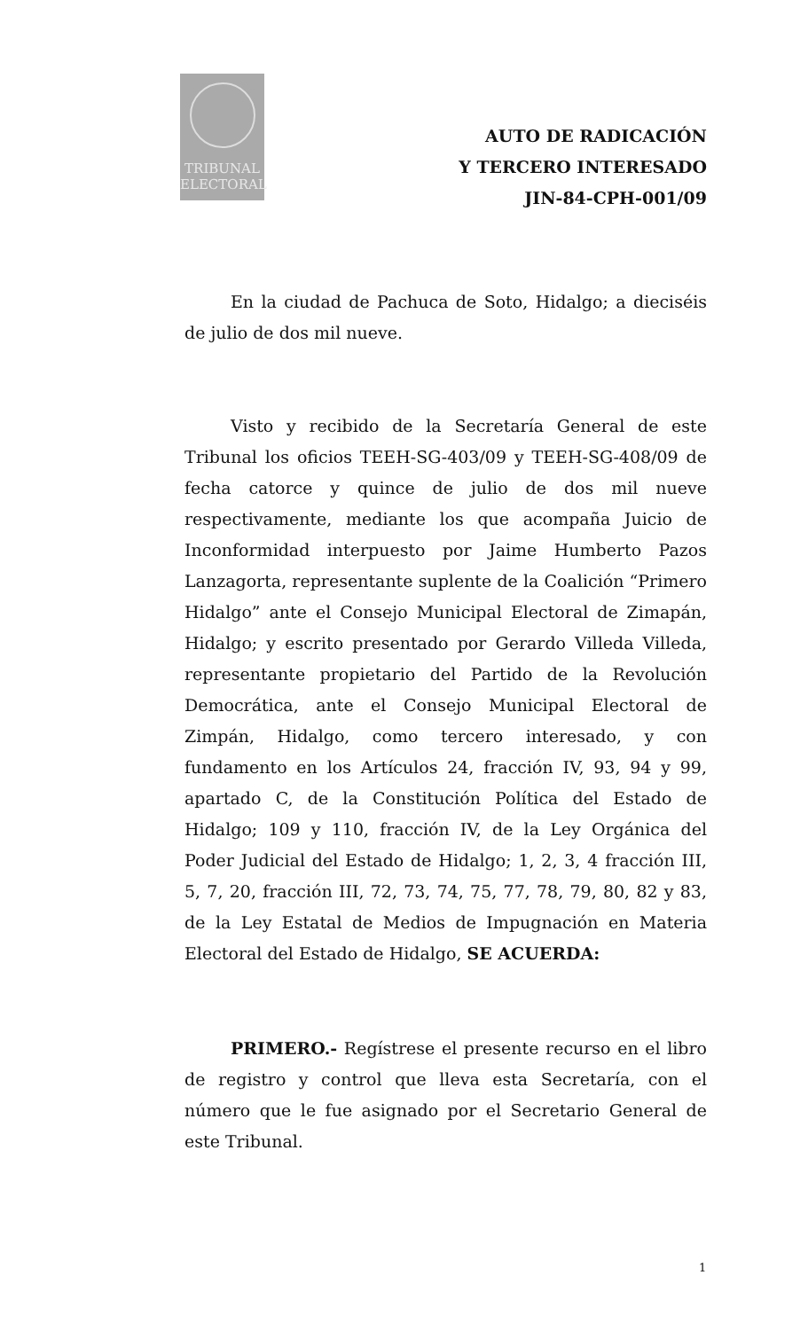TRIBUNAL
ELECTORAL
AUTO DE RADICACIÓN
Y TERCERO INTERESADO
JIN-84-CPH-001/09
En la ciudad de Pachuca de Soto, Hidalgo; a dieciséis de julio de dos mil nueve.
Visto y recibido de la Secretaría General de este Tribunal los oficios TEEH-SG-403/09 y TEEH-SG-408/09 de fecha catorce y quince de julio de dos mil nueve respectivamente, mediante los que acompaña Juicio de Inconformidad interpuesto por Jaime Humberto Pazos Lanzagorta, representante suplente de la Coalición “Primero Hidalgo” ante el Consejo Municipal Electoral de Zimapán, Hidalgo; y escrito presentado por Gerardo Villeda Villeda, representante propietario del Partido de la Revolución Democrática, ante el Consejo Municipal Electoral de Zimpán, Hidalgo, como tercero interesado, y con fundamento en los Artículos 24, fracción IV, 93, 94 y 99, apartado C, de la Constitución Política del Estado de Hidalgo; 109 y 110, fracción IV, de la Ley Orgánica del Poder Judicial del Estado de Hidalgo; 1, 2, 3, 4 fracción III, 5, 7, 20, fracción III, 72, 73, 74, 75, 77, 78, 79, 80, 82 y 83, de la Ley Estatal de Medios de Impugnación en Materia Electoral del Estado de Hidalgo, SE ACUERDA:
PRIMERO.- Regístrese el presente recurso en el libro de registro y control que lleva esta Secretaría, con el número que le fue asignado por el Secretario General de este Tribunal.
1